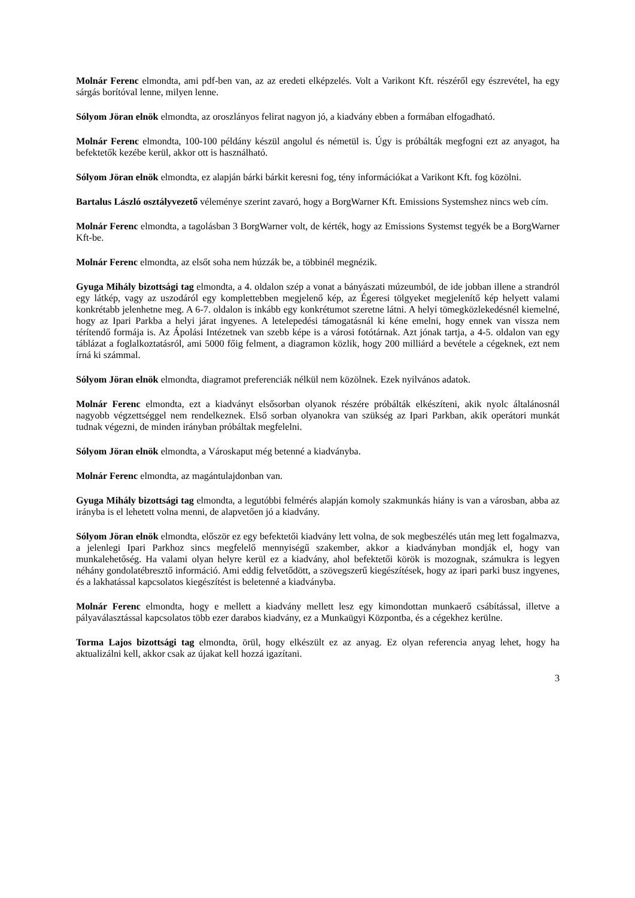Molnár Ferenc elmondta, ami pdf-ben van, az az eredeti elképzelés. Volt a Varikont Kft. részéről egy észrevétel, ha egy sárgás borítóval lenne, milyen lenne.
Sólyom Jöran elnök elmondta, az oroszlányos felirat nagyon jó, a kiadvány ebben a formában elfogadható.
Molnár Ferenc elmondta, 100-100 példány készül angolul és németül is. Úgy is próbálták megfogni ezt az anyagot, ha befektetők kezébe kerül, akkor ott is használható.
Sólyom Jöran elnök elmondta, ez alapján bárki bárkit keresni fog, tény információkat a Varikont Kft. fog közölni.
Bartalus László osztályvezető véleménye szerint zavaró, hogy a BorgWarner Kft. Emissions Systemshez nincs web cím.
Molnár Ferenc elmondta, a tagolásban 3 BorgWarner volt, de kérték, hogy az Emissions Systemst tegyék be a BorgWarner Kft-be.
Molnár Ferenc elmondta, az elsőt soha nem húzzák be, a többinél megnézik.
Gyuga Mihály bizottsági tag elmondta, a 4. oldalon szép a vonat a bányászati múzeumból, de ide jobban illene a strandról egy látkép, vagy az uszodáról egy komplettebben megjelenő kép, az Égeresi tölgyeket megjelenítő kép helyett valami konkrétabb jelenhetne meg. A 6-7. oldalon is inkább egy konkrétumot szeretne látni. A helyi tömegközlekedésnél kiemelné, hogy az Ipari Parkba a helyi járat ingyenes. A letelepedési támogatásnál ki kéne emelni, hogy ennek van vissza nem térítendő formája is. Az Ápolási Intézetnek van szebb képe is a városi fotótárnak. Azt jónak tartja, a 4-5. oldalon van egy táblázat a foglalkoztatásról, ami 5000 főig felment, a diagramon közlik, hogy 200 milliárd a bevétele a cégeknek, ezt nem írná ki számmal.
Sólyom Jöran elnök elmondta, diagramot preferenciák nélkül nem közölnek. Ezek nyilvános adatok.
Molnár Ferenc elmondta, ezt a kiadványt elsősorban olyanok részére próbálták elkészíteni, akik nyolc általánosnál nagyobb végzettséggel nem rendelkeznek. Első sorban olyanokra van szükség az Ipari Parkban, akik operátori munkát tudnak végezni, de minden irányban próbáltak megfelelni.
Sólyom Jöran elnök elmondta, a Városkaput még betenné a kiadványba.
Molnár Ferenc elmondta, az magántulajdonban van.
Gyuga Mihály bizottsági tag elmondta, a legutóbbi felmérés alapján komoly szakmunkás hiány is van a városban, abba az irányba is el lehetett volna menni, de alapvetően jó a kiadvány.
Sólyom Jöran elnök elmondta, először ez egy befektetői kiadvány lett volna, de sok megbeszélés után meg lett fogalmazva, a jelenlegi Ipari Parkhoz sincs megfelelő mennyiségű szakember, akkor a kiadványban mondják el, hogy van munkalehetőség. Ha valami olyan helyre kerül ez a kiadvány, ahol befektetői körök is mozognak, számukra is legyen néhány gondolatébresztő információ. Ami eddig felvetődött, a szövegszerű kiegészítések, hogy az ipari parki busz ingyenes, és a lakhatással kapcsolatos kiegészítést is beletenné a kiadványba.
Molnár Ferenc elmondta, hogy e mellett a kiadvány mellett lesz egy kimondottan munkaerő csábítással, illetve a pályaválasztással kapcsolatos több ezer darabos kiadvány, ez a Munkaügyi Központba, és a cégekhez kerülne.
Torma Lajos bizottsági tag elmondta, örül, hogy elkészült ez az anyag. Ez olyan referencia anyag lehet, hogy ha aktualizálni kell, akkor csak az újakat kell hozzá igazítani.
3